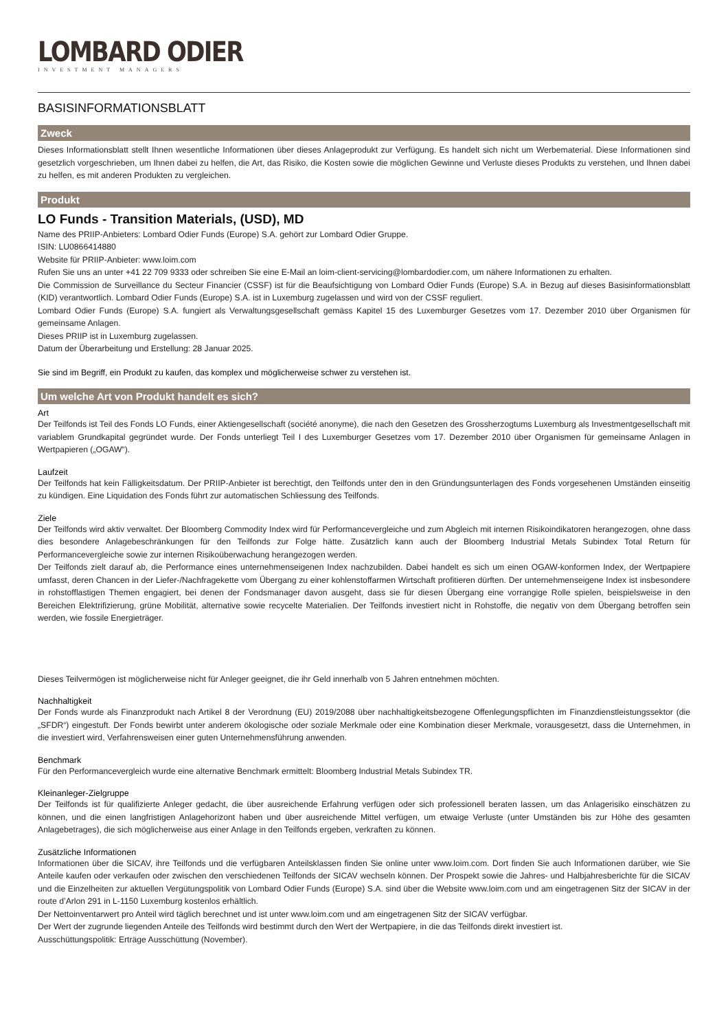LOMBARD ODIER
INVESTMENT MANAGERS
BASISINFORMATIONSBLATT
Zweck
Dieses Informationsblatt stellt Ihnen wesentliche Informationen über dieses Anlageprodukt zur Verfügung. Es handelt sich nicht um Werbematerial. Diese Informationen sind gesetzlich vorgeschrieben, um Ihnen dabei zu helfen, die Art, das Risiko, die Kosten sowie die möglichen Gewinne und Verluste dieses Produkts zu verstehen, und Ihnen dabei zu helfen, es mit anderen Produkten zu vergleichen.
Produkt
LO Funds - Transition Materials, (USD), MD
Name des PRIIP-Anbieters: Lombard Odier Funds (Europe) S.A. gehört zur Lombard Odier Gruppe.
ISIN: LU0866414880
Website für PRIIP-Anbieter: www.loim.com
Rufen Sie uns an unter +41 22 709 9333 oder schreiben Sie eine E-Mail an loim-client-servicing@lombardodier.com, um nähere Informationen zu erhalten.
Die Commission de Surveillance du Secteur Financier (CSSF) ist für die Beaufsichtigung von Lombard Odier Funds (Europe) S.A. in Bezug auf dieses Basisinformationsblatt (KID) verantwortlich. Lombard Odier Funds (Europe) S.A. ist in Luxemburg zugelassen und wird von der CSSF reguliert.
Lombard Odier Funds (Europe) S.A. fungiert als Verwaltungsgesellschaft gemäss Kapitel 15 des Luxemburger Gesetzes vom 17. Dezember 2010 über Organismen für gemeinsame Anlagen.
Dieses PRIIP ist in Luxemburg zugelassen.
Datum der Überarbeitung und Erstellung: 28 Januar 2025.
Sie sind im Begriff, ein Produkt zu kaufen, das komplex und möglicherweise schwer zu verstehen ist.
Um welche Art von Produkt handelt es sich?
Art
Der Teilfonds ist Teil des Fonds LO Funds, einer Aktiengesellschaft (société anonyme), die nach den Gesetzen des Grossherzogtums Luxemburg als Investmentgesellschaft mit variablem Grundkapital gegründet wurde. Der Fonds unterliegt Teil I des Luxemburger Gesetzes vom 17. Dezember 2010 über Organismen für gemeinsame Anlagen in Wertpapieren („OGAW“).
Laufzeit
Der Teilfonds hat kein Fälligkeitsdatum. Der PRIIP-Anbieter ist berechtigt, den Teilfonds unter den in den Gründungsunterlagen des Fonds vorgesehenen Umständen einseitig zu kündigen. Eine Liquidation des Fonds führt zur automatischen Schliessung des Teilfonds.
Ziele
Der Teilfonds wird aktiv verwaltet. Der Bloomberg Commodity Index wird für Performancevergleiche und zum Abgleich mit internen Risikoindikatoren herangezogen, ohne dass dies besondere Anlagebeschränkungen für den Teilfonds zur Folge hätte. Zusätzlich kann auch der Bloomberg Industrial Metals Subindex Total Return für Performancevergleiche sowie zur internen Risikoüberwachung herangezogen werden.
Der Teilfonds zielt darauf ab, die Performance eines unternehmenseigenen Index nachzubilden. Dabei handelt es sich um einen OGAW-konformen Index, der Wertpapiere umfasst, deren Chancen in der Liefer-/Nachfragekette vom Übergang zu einer kohlenstoffarmen Wirtschaft profitieren dürften. Der unternehmenseigene Index ist insbesondere in rohstofflastigen Themen engagiert, bei denen der Fondsmanager davon ausgeht, dass sie für diesen Übergang eine vorrangige Rolle spielen, beispielsweise in den Bereichen Elektrifizierung, grüne Mobilität, alternative sowie recycelte Materialien. Der Teilfonds investiert nicht in Rohstoffe, die negativ von dem Übergang betroffen sein werden, wie fossile Energieträger.
Dieses Teilvermögen ist möglicherweise nicht für Anleger geeignet, die ihr Geld innerhalb von 5 Jahren entnehmen möchten.
Nachhaltigkeit
Der Fonds wurde als Finanzprodukt nach Artikel 8 der Verordnung (EU) 2019/2088 über nachhaltigkeitsbezogene Offenlegungspflichten im Finanzdienstleistungssektor (die „SFDR“) eingestuft. Der Fonds bewirbt unter anderem ökologische oder soziale Merkmale oder eine Kombination dieser Merkmale, vorausgesetzt, dass die Unternehmen, in die investiert wird, Verfahrensweisen einer guten Unternehmensführung anwenden.
Benchmark
Für den Performancevergleich wurde eine alternative Benchmark ermittelt: Bloomberg Industrial Metals Subindex TR.
Kleinanleger-Zielgruppe
Der Teilfonds ist für qualifizierte Anleger gedacht, die über ausreichende Erfahrung verfügen oder sich professionell beraten lassen, um das Anlagerisiko einschätzen zu können, und die einen langfristigen Anlagehorizont haben und über ausreichende Mittel verfügen, um etwaige Verluste (unter Umständen bis zur Höhe des gesamten Anlagebetrages), die sich möglicherweise aus einer Anlage in den Teilfonds ergeben, verkraften zu können.
Zusätzliche Informationen
Informationen über die SICAV, ihre Teilfonds und die verfügbaren Anteilsklassen finden Sie online unter www.loim.com. Dort finden Sie auch Informationen darüber, wie Sie Anteile kaufen oder verkaufen oder zwischen den verschiedenen Teilfonds der SICAV wechseln können. Der Prospekt sowie die Jahres- und Halbjahresberichte für die SICAV und die Einzelheiten zur aktuellen Vergütungspolitik von Lombard Odier Funds (Europe) S.A. sind über die Website www.loim.com und am eingetragenen Sitz der SICAV in der route d’Arlon 291 in L-1150 Luxemburg kostenlos erhältlich.
Der Nettoinventarwert pro Anteil wird täglich berechnet und ist unter www.loim.com und am eingetragenen Sitz der SICAV verfügbar.
Der Wert der zugrunde liegenden Anteile des Teilfonds wird bestimmt durch den Wert der Wertpapiere, in die das Teilfonds direkt investiert ist.
Ausschüttungspolitik: Erträge Ausschüttung (November).